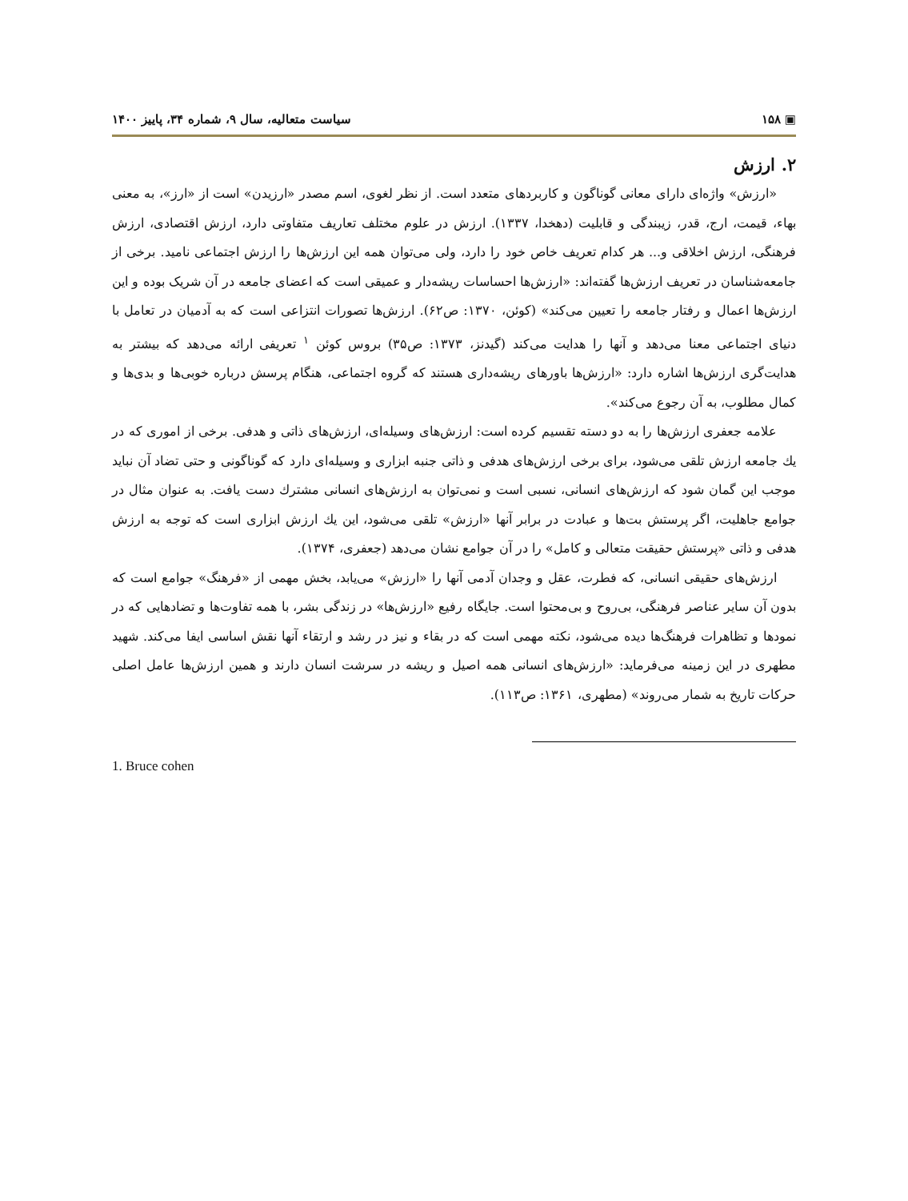▣ ۱۵۸ سیاست متعالیه، سال ۹، شماره ۳۴، پاییز ۱۴۰۰
۲. ارزش
«ارزش» واژه‌ای دارای معانی گوناگون و کاربردهای متعدد است. از نظر لغوی، اسم مصدر «ارزیدن» است از «ارز»، به معنی بهاء، قیمت، ارج، قدر، زیبندگی و قابلیت (دهخدا، ۱۳۳۷). ارزش در علوم مختلف تعاریف متفاوتی دارد، ارزش اقتصادی، ارزش فرهنگی، ارزش اخلاقی و... هر کدام تعریف خاص خود را دارد، ولی می‌توان همه این ارزش‌ها را ارزش اجتماعی نامید. برخی از جامعه‌شناسان در تعریف ارزش‌ها گفته‌اند: «ارزش‌ها احساسات ریشه‌دار و عمیقی است که اعضای جامعه در آن شریک بوده و این ارزش‌ها اعمال و رفتار جامعه را تعیین می‌کند» (کوئن، ۱۳۷۰: ص۶۲). ارزش‌ها تصورات انتزاعی است که به آدمیان در تعامل با دنیای اجتماعی معنا می‌دهد و آنها را هدایت می‌کند (گیدنز، ۱۳۷۳: ص۳۵) بروس کوئن <sup>۱</sup> تعریفی ارائه می‌دهد که بیشتر به هدایت‌گری ارزش‌ها اشاره دارد: «ارزش‌ها باورهای ریشه‌داری هستند که گروه اجتماعی، هنگام پرسش درباره خوبی‌ها و بدی‌ها و کمال مطلوب، به آن رجوع می‌کند».
علامه جعفری ارزش‌ها را به دو دسته تقسیم کرده است: ارزش‌های وسیله‌ای، ارزش‌های ذاتی و هدفی. برخی از اموری که در یك جامعه ارزش تلقی می‌شود، برای برخی ارزش‌های هدفی و ذاتی جنبه ابزاری و وسیله‌ای دارد که گوناگونی و حتی تضاد آن نباید موجب این گمان شود که ارزش‌های انسانی، نسبی است و نمی‌توان به ارزش‌های انسانی مشترك دست یافت. به عنوان مثال در جوامع جاهلیت، اگر پرستش بت‌ها و عبادت در برابر آنها «ارزش» تلقی می‌شود، این یك ارزش ابزاری است که توجه به ارزش هدفی و ذاتی «پرستش حقیقت متعالی و کامل» را در آن جوامع نشان می‌دهد (جعفری، ۱۳۷۴).
ارزش‌های حقیقی انسانی، که فطرت، عقل و وجدان آدمی آنها را «ارزش» می‌یابد، بخش مهمی از «فرهنگ» جوامع است که بدون آن سایر عناصر فرهنگی، بی‌روح و بی‌محتوا است. جایگاه رفیع «ارزش‌ها» در زندگی بشر، با همه تفاوت‌ها و تضادهایی که در نمودها و تظاهرات فرهنگ‌ها دیده می‌شود، نکته مهمی است که در بقاء و نیز در رشد و ارتقاء آنها نقش اساسی ایفا می‌کند. شهید مطهری در این زمینه می‌فرماید: «ارزش‌های انسانی همه اصیل و ریشه در سرشت انسان دارند و همین ارزش‌ها عامل اصلی حرکات تاریخ به شمار می‌روند» (مطهری، ۱۳۶۱: ص۱۱۳).
1. Bruce cohen